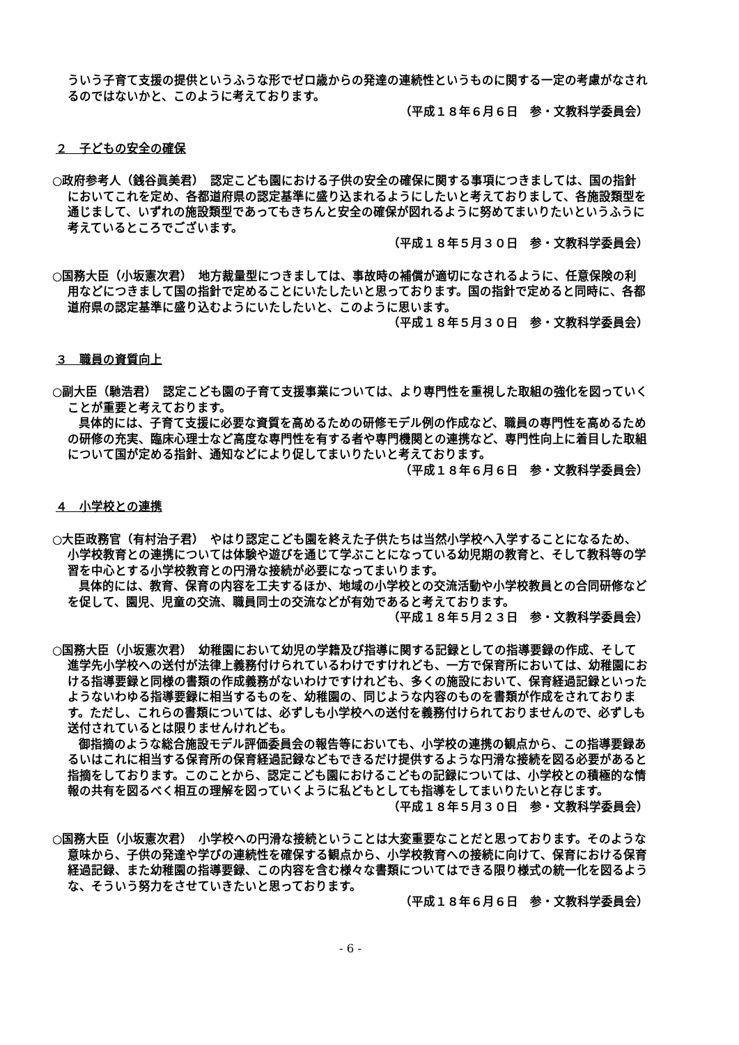ういう子育て支援の提供というふうな形でゼロ歳からの発達の連続性というものに関する一定の考慮がなされるのではないかと、このように考えております。
（平成１８年６月６日　参・文教科学委員会）
２　子どもの安全の確保
○政府参考人（銭谷眞美君）　認定こども園における子供の安全の確保に関する事項につきましては、国の指針においてこれを定め、各都道府県の認定基準に盛り込まれるようにしたいと考えておりまして、各施設類型を通じまして、いずれの施設類型であってもきちんと安全の確保が図れるように努めてまいりたいというふうに考えているところでございます。
（平成１８年５月３０日　参・文教科学委員会）
○国務大臣（小坂憲次君）　地方裁量型につきましては、事故時の補償が適切になされるように、任意保険の利用などにつきまして国の指針で定めることにいたしたいと思っております。国の指針で定めると同時に、各都道府県の認定基準に盛り込むようにいたしたいと、このように思います。
（平成１８年５月３０日　参・文教科学委員会）
３　職員の資質向上
○副大臣（馳浩君）　認定こども園の子育て支援事業については、より専門性を重視した取組の強化を図っていくことが重要と考えております。
具体的には、子育て支援に必要な資質を高めるための研修モデル例の作成など、職員の専門性を高めるための研修の充実、臨床心理士など高度な専門性を有する者や専門機関との連携など、専門性向上に着目した取組について国が定める指針、通知などにより促してまいりたいと考えております。
（平成１８年６月６日　参・文教科学委員会）
４　小学校との連携
○大臣政務官（有村治子君）　やはり認定こども園を終えた子供たちは当然小学校へ入学することになるため、小学校教育との連携については体験や遊びを通じて学ぶことになっている幼児期の教育と、そして教科等の学習を中心とする小学校教育との円滑な接続が必要になってまいります。
具体的には、教育、保育の内容を工夫するほか、地域の小学校との交流活動や小学校教員との合同研修などを促して、園児、児童の交流、職員同士の交流などが有効であると考えております。
（平成１８年５月２３日　参・文教科学委員会）
○国務大臣（小坂憲次君）　幼稚園において幼児の学籍及び指導に関する記録としての指導要録の作成、そして進学先小学校への送付が法律上義務付けられているわけですけれども、一方で保育所においては、幼稚園における指導要録と同様の書類の作成義務がないわけですけれども、多くの施設において、保育経過記録といったようないわゆる指導要録に相当するものを、幼稚園の、同じような内容のものを書類が作成をされております。ただし、これらの書類については、必ずしも小学校への送付を義務付けられておりませんので、必ずしも送付されているとは限りませんけれども。
御指摘のような総合施設モデル評価委員会の報告等においても、小学校の連携の観点から、この指導要録あるいはこれに相当する保育所の保育経過記録などもできるだけ提供するような円滑な接続を図る必要があると指摘をしております。このことから、認定こども園におけるこどもの記録については、小学校との積極的な情報の共有を図るべく相互の理解を図っていくように私どもとしても指導をしてまいりたいと存じます。
（平成１８年５月３０日　参・文教科学委員会）
○国務大臣（小坂憲次君）　小学校への円滑な接続ということは大変重要なことだと思っております。そのような意味から、子供の発達や学びの連続性を確保する観点から、小学校教育への接続に向けて、保育における保育経過記録、また幼稚園の指導要録、この内容を含む様々な書類についてはできる限り様式の統一化を図るような、そういう努力をさせていきたいと思っております。
（平成１８年６月６日　参・文教科学委員会）
- 6 -